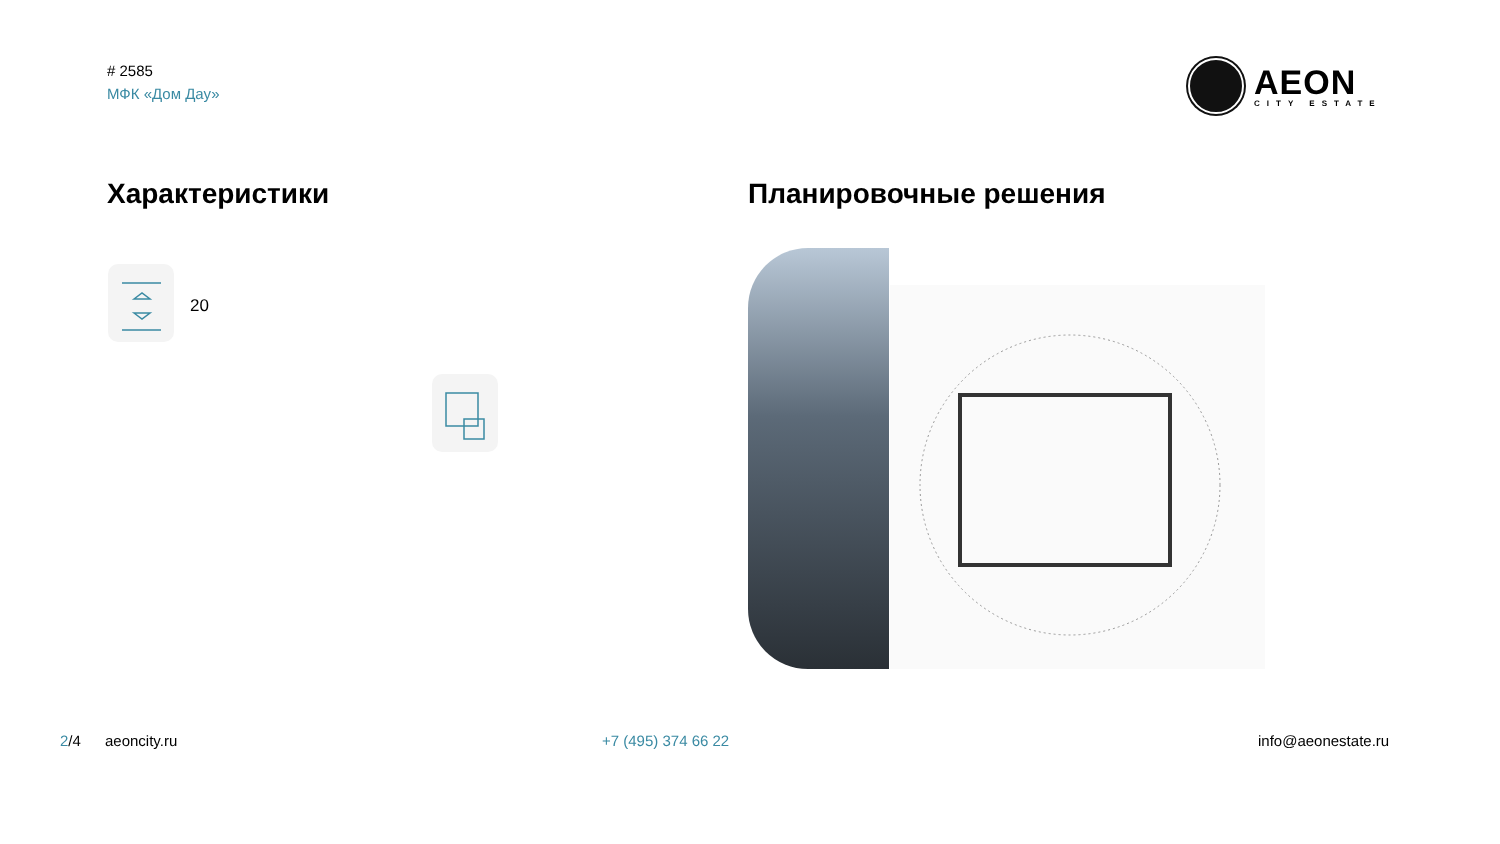# 2585
МФК «Дом Дау»
AEON
CITY ESTATE
Характеристики Планировочные решения
20
2/4 aeoncity.ru +7 (495) 374 66 22 info@aeonestate.ru